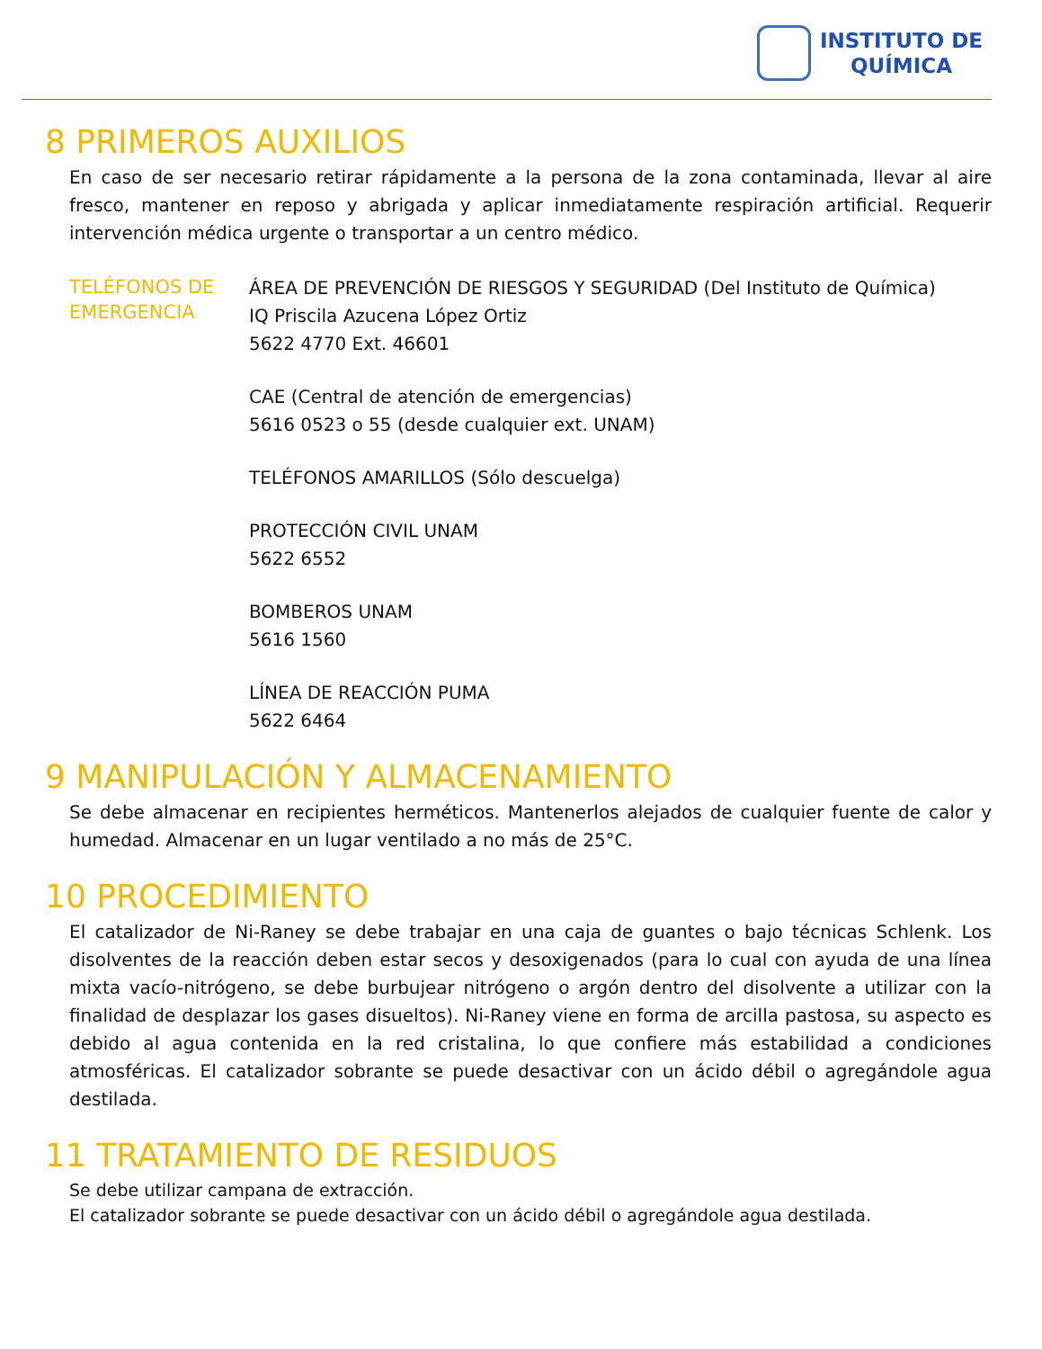INSTITUTO DE
QUÍMICA
8 PRIMEROS AUXILIOS
En caso de ser necesario retirar rápidamente a la persona de la zona contaminada, llevar al aire fresco, mantener en reposo y abrigada y aplicar inmediatamente respiración artificial. Requerir intervención médica urgente o transportar a un centro médico.
TELÉFONOS DE EMERGENCIA
ÁREA DE PREVENCIÓN DE RIESGOS Y SEGURIDAD (Del Instituto de Química)
IQ Priscila Azucena López Ortiz
5622 4770 Ext. 46601
CAE (Central de atención de emergencias)
5616 0523 o 55 (desde cualquier ext. UNAM)
TELÉFONOS AMARILLOS (Sólo descuelga)
PROTECCIÓN CIVIL UNAM
5622 6552
BOMBEROS UNAM
5616 1560
LÍNEA DE REACCIÓN PUMA
5622 6464
9 MANIPULACIÓN Y ALMACENAMIENTO
Se debe almacenar en recipientes herméticos. Mantenerlos alejados de cualquier fuente de calor y humedad. Almacenar en un lugar ventilado a no más de 25°C.
10 PROCEDIMIENTO
El catalizador de Ni-Raney se debe trabajar en una caja de guantes o bajo técnicas Schlenk. Los disolventes de la reacción deben estar secos y desoxigenados (para lo cual con ayuda de una línea mixta vacío-nitrógeno, se debe burbujear nitrógeno o argón dentro del disolvente a utilizar con la finalidad de desplazar los gases disueltos). Ni-Raney viene en forma de arcilla pastosa, su aspecto es debido al agua contenida en la red cristalina, lo que confiere más estabilidad a condiciones atmosféricas. El catalizador sobrante se puede desactivar con un ácido débil o agregándole agua destilada.
11 TRATAMIENTO DE RESIDUOS
Se debe utilizar campana de extracción.
El catalizador sobrante se puede desactivar con un ácido débil o agregándole agua destilada.